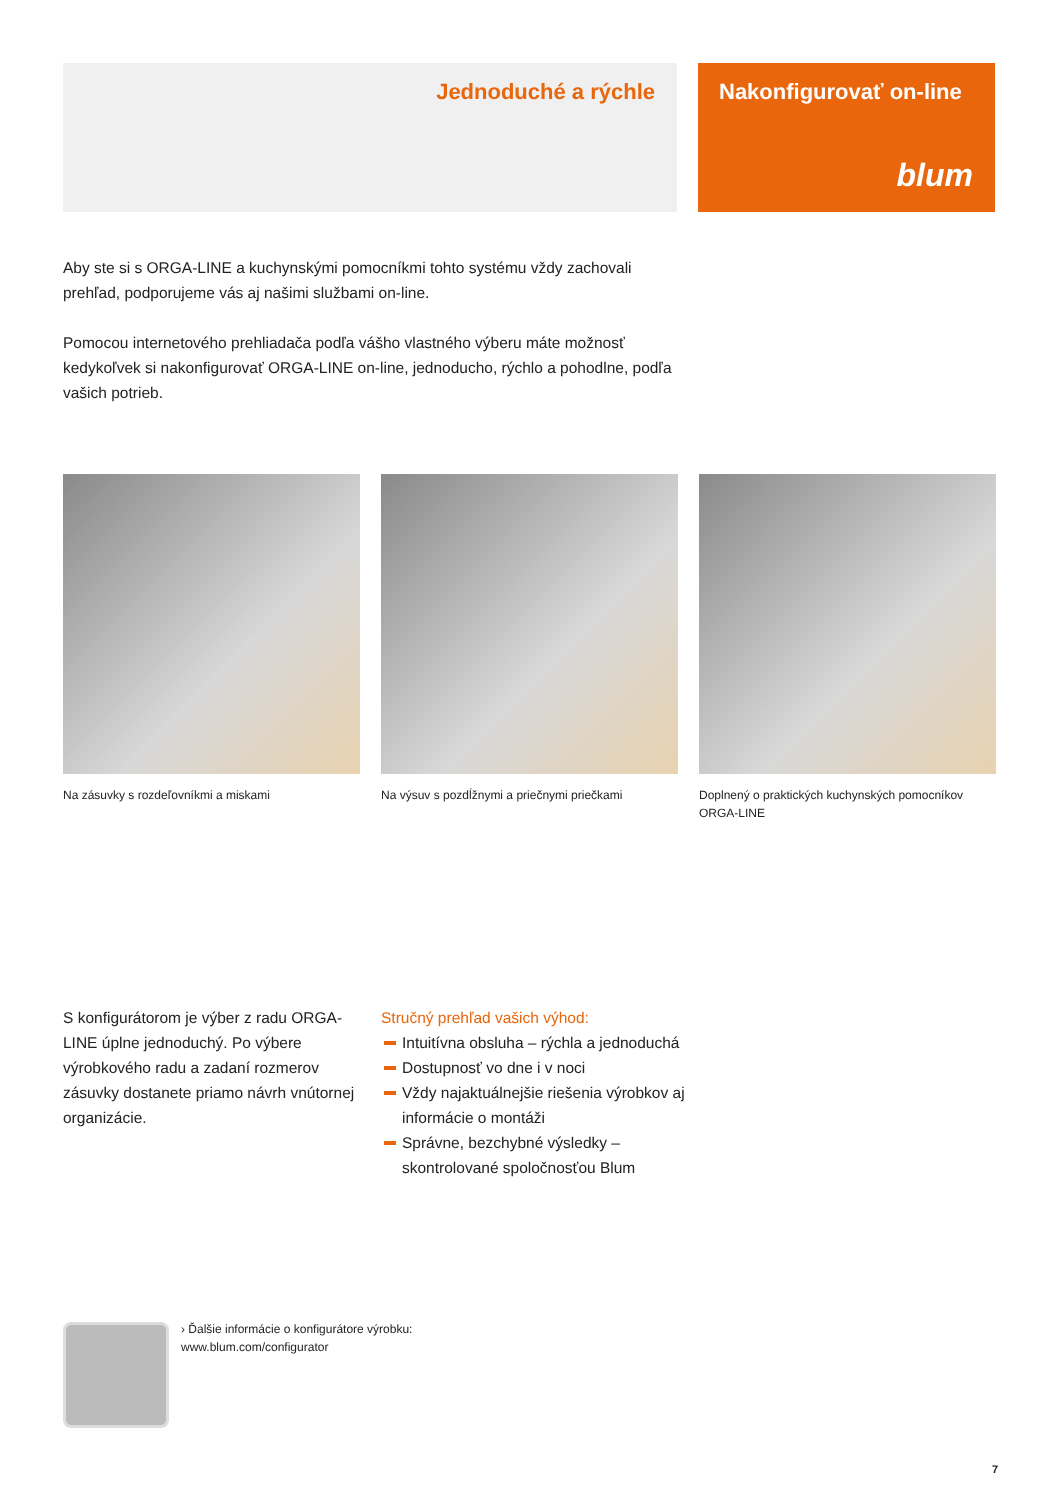Jednoduché a rýchle Nakonfigurovať on-line
blum
Aby ste si s ORGA-LINE a kuchynskými pomocníkmi tohto systému vždy zachovali prehľad, podporujeme vás aj našimi službami on-line.
Pomocou internetového prehliadača podľa vášho vlastného výberu máte možnosť kedykoľvek si nakonfigurovať ORGA-LINE on-line, jednoducho, rýchlo a pohodlne, podľa vašich potrieb.
Na zásuvky s rozdeľovníkmi a miskami
Na výsuv s pozdĺžnymi a priečnymi priečkami
Doplnený o praktických kuchynských pomocníkov ORGA-LINE
S konfigurátorom je výber z radu ORGA-LINE úplne jednoduchý. Po výbere výrobkového radu a zadaní rozmerov zásuvky dostanete priamo návrh vnútornej organizácie.
Stručný prehľad vašich výhod:
Intuitívna obsluha – rýchla a jednoduchá
Dostupnosť vo dne i v noci
Vždy najaktuálnejšie riešenia výrobkov aj informácie o montáži
Správne, bezchybné výsledky – skontrolované spoločnosťou Blum
› Ďalšie informácie o konfigurátore výrobku:
www.blum.com/configurator
7